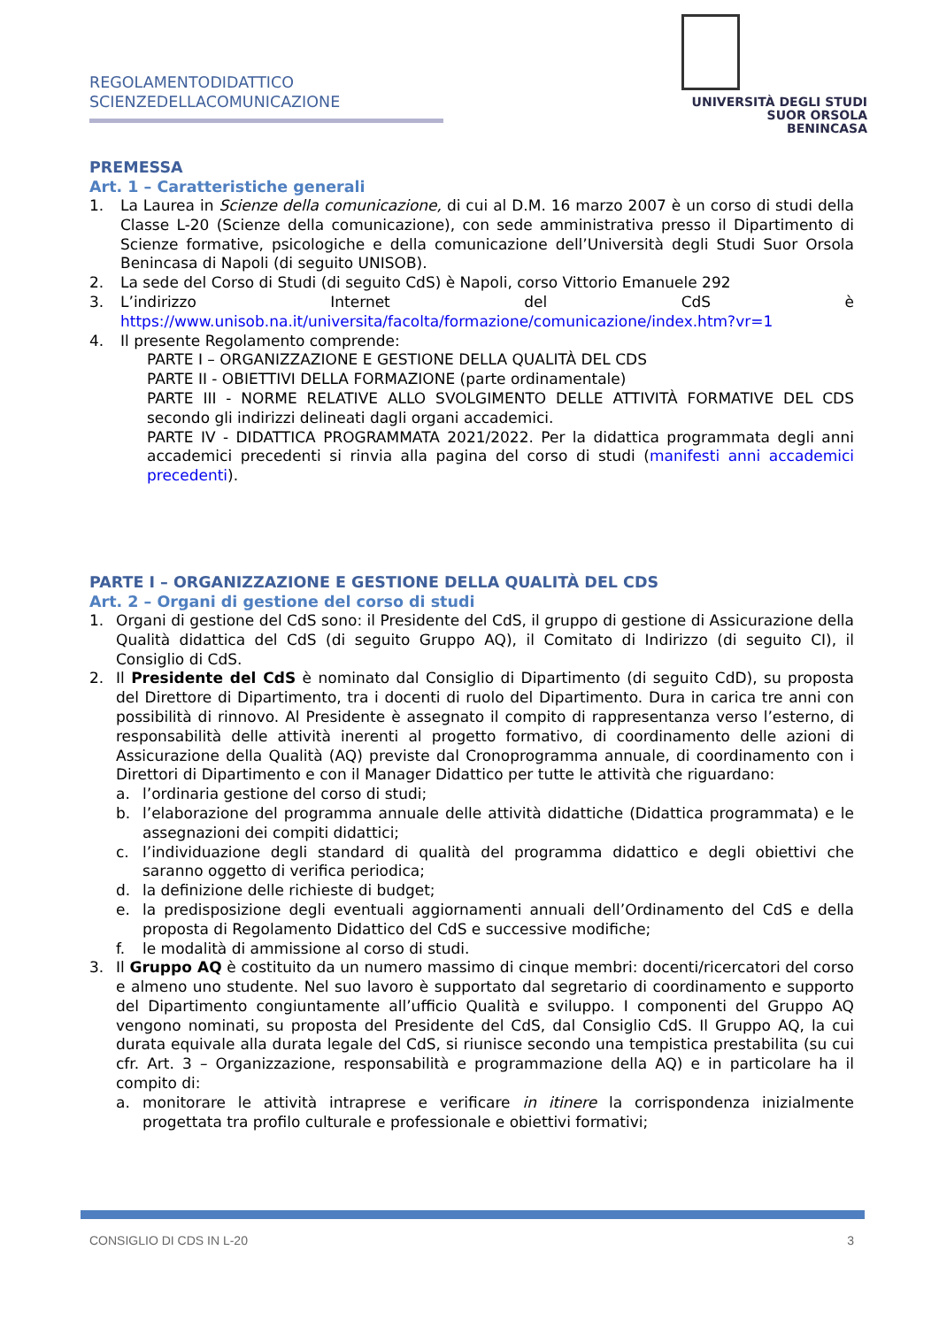REGOLAMENTODIDATTICO
SCIENZEDELLACOMUNICAZIONE
UNIVERSITÀ DEGLI STUDI
SUOR ORSOLA
BENINCASA
PREMESSA
Art. 1 – Caratteristiche generali
1. La Laurea in Scienze della comunicazione, di cui al D.M. 16 marzo 2007 è un corso di studi della Classe L-20 (Scienze della comunicazione), con sede amministrativa presso il Dipartimento di Scienze formative, psicologiche e della comunicazione dell’Università degli Studi Suor Orsola Benincasa di Napoli (di seguito UNISOB).
2. La sede del Corso di Studi (di seguito CdS) è Napoli, corso Vittorio Emanuele 292
3. L’indirizzo Internet del CdS è https://www.unisob.na.it/universita/facolta/formazione/comunicazione/index.htm?vr=1
4. Il presente Regolamento comprende:
PARTE I – ORGANIZZAZIONE E GESTIONE DELLA QUALITÀ DEL CDS
PARTE II - OBIETTIVI DELLA FORMAZIONE (parte ordinamentale)
PARTE III - NORME RELATIVE ALLO SVOLGIMENTO DELLE ATTIVITÀ FORMATIVE DEL CDS secondo gli indirizzi delineati dagli organi accademici.
PARTE IV - DIDATTICA PROGRAMMATA 2021/2022. Per la didattica programmata degli anni accademici precedenti si rinvia alla pagina del corso di studi (manifesti anni accademici precedenti).
PARTE I – ORGANIZZAZIONE E GESTIONE DELLA QUALITÀ DEL CDS
Art. 2 – Organi di gestione del corso di studi
1. Organi di gestione del CdS sono: il Presidente del CdS, il gruppo di gestione di Assicurazione della Qualità didattica del CdS (di seguito Gruppo AQ), il Comitato di Indirizzo (di seguito CI), il Consiglio di CdS.
2. Il Presidente del CdS è nominato dal Consiglio di Dipartimento (di seguito CdD), su proposta del Direttore di Dipartimento, tra i docenti di ruolo del Dipartimento. Dura in carica tre anni con possibilità di rinnovo. Al Presidente è assegnato il compito di rappresentanza verso l’esterno, di responsabilità delle attività inerenti al progetto formativo, di coordinamento delle azioni di Assicurazione della Qualità (AQ) previste dal Cronoprogramma annuale, di coordinamento con i Direttori di Dipartimento e con il Manager Didattico per tutte le attività che riguardano:
a. l’ordinaria gestione del corso di studi;
b. l’elaborazione del programma annuale delle attività didattiche (Didattica programmata) e le assegnazioni dei compiti didattici;
c. l’individuazione degli standard di qualità del programma didattico e degli obiettivi che saranno oggetto di verifica periodica;
d. la definizione delle richieste di budget;
e. la predisposizione degli eventuali aggiornamenti annuali dell’Ordinamento del CdS e della proposta di Regolamento Didattico del CdS e successive modifiche;
f. le modalità di ammissione al corso di studi.
3. Il Gruppo AQ è costituito da un numero massimo di cinque membri: docenti/ricercatori del corso e almeno uno studente. Nel suo lavoro è supportato dal segretario di coordinamento e supporto del Dipartimento congiuntamente all’ufficio Qualità e sviluppo. I componenti del Gruppo AQ vengono nominati, su proposta del Presidente del CdS, dal Consiglio CdS. Il Gruppo AQ, la cui durata equivale alla durata legale del CdS, si riunisce secondo una tempistica prestabilita (su cui cfr. Art. 3 – Organizzazione, responsabilità e programmazione della AQ) e in particolare ha il compito di:
a. monitorare le attività intraprese e verificare in itinere la corrispondenza inizialmente progettata tra profilo culturale e professionale e obiettivi formativi;
CONSIGLIO DI CDS IN L-20 3